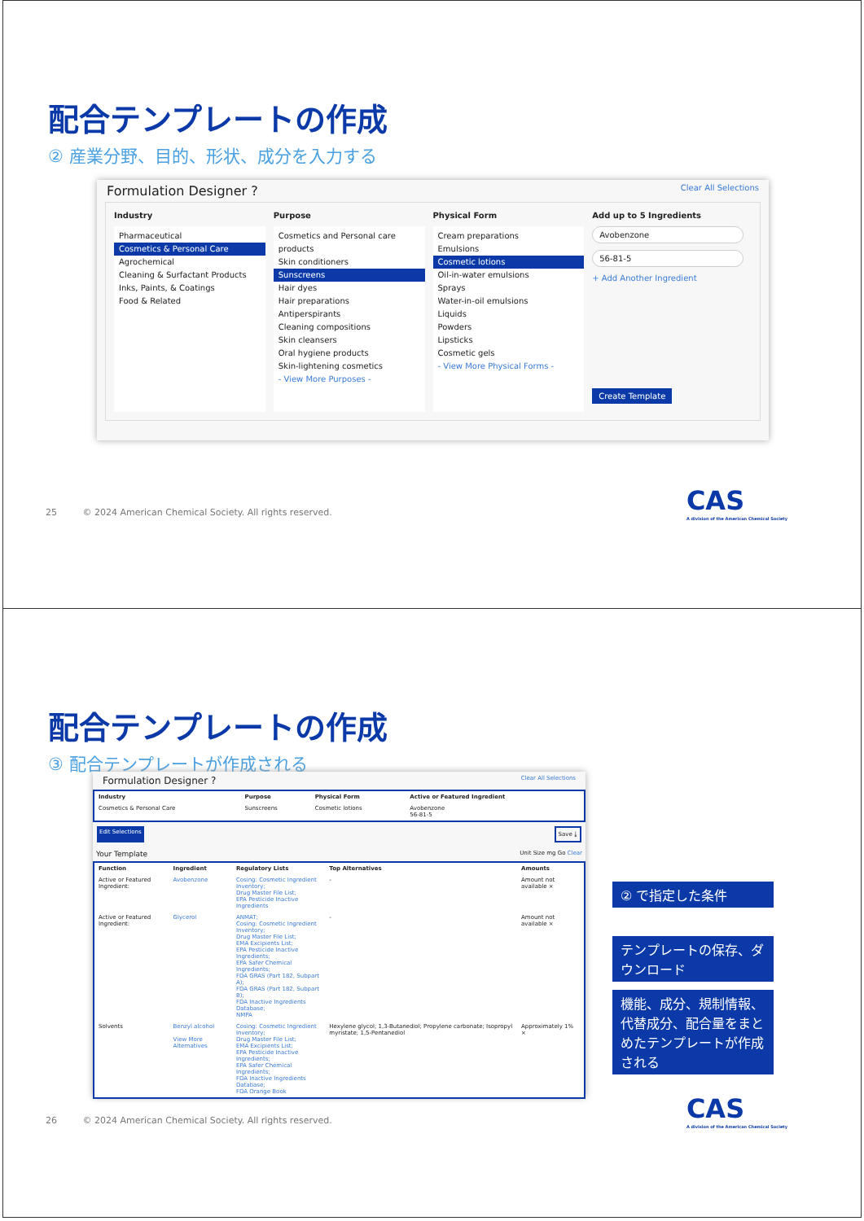配合テンプレートの作成
② 産業分野、目的、形状、成分を入力する
Formulation Designer ? Clear All Selections
Industry
Pharmaceutical
Cosmetics & Personal Care
Agrochemical
Cleaning & Surfactant Products
Inks, Paints, & Coatings
Food & Related
Purpose
Cosmetics and Personal care products
Skin conditioners
Sunscreens
Hair dyes
Hair preparations
Antiperspirants
Cleaning compositions
Skin cleansers
Oral hygiene products
Skin-lightening cosmetics
- View More Purposes -
Physical Form
Cream preparations
Emulsions
Cosmetic lotions
Oil-in-water emulsions
Sprays
Water-in-oil emulsions
Liquids
Powders
Lipsticks
Cosmetic gels
- View More Physical Forms -
Add up to 5 Ingredients
Avobenzone
56-81-5
+ Add Another Ingredient
Create Template
25 © 2024 American Chemical Society. All rights reserved.
CAS
A division of the American Chemical Society
配合テンプレートの作成
③ 配合テンプレートが作成される
Formulation Designer ? Clear All Selections
| Industry | Purpose | Physical Form | Active or Featured Ingredient |
| --- | --- | --- | --- |
| Cosmetics & Personal Care | Sunscreens | Cosmetic lotions | Avobenzone 56-81-5 |
Edit Selections Save ⤓
Your Template Unit Size mg Go Clear
| Function | Ingredient | Regulatory Lists | Top Alternatives | Amounts |
| --- | --- | --- | --- | --- |
| Active or Featured Ingredient: | Avobenzone | Cosing: Cosmetic Ingredient Inventory; Drug Master File List; EPA Pesticide Inactive Ingredients | - | Amount not available × |
| Active or Featured Ingredient: | Glycerol | ANMAT; Cosing: Cosmetic Ingredient Inventory; Drug Master File List; EMA Excipients List; EPA Pesticide Inactive Ingredients; EPA Safer Chemical Ingredients; FDA GRAS (Part 182, Subpart A); FDA GRAS (Part 182, Subpart B); FDA Inactive Ingredients Database; NMPA | - | Amount not available × |
| Solvents | Benzyl alcohol View More Alternatives | Cosing: Cosmetic Ingredient Inventory; Drug Master File List; EMA Excipients List; EPA Pesticide Inactive Ingredients; EPA Safer Chemical Ingredients; FDA Inactive Ingredients Database; FDA Orange Book | Hexylene glycol; 1,3-Butanediol; Propylene carbonate; Isopropyl myristate; 1,5-Pentanediol | Approximately 1% × |
② で指定した条件
テンプレートの保存、ダウンロード
機能、成分、規制情報、代替成分、配合量をまとめたテンプレートが作成される
26 © 2024 American Chemical Society. All rights reserved.
CAS
A division of the American Chemical Society